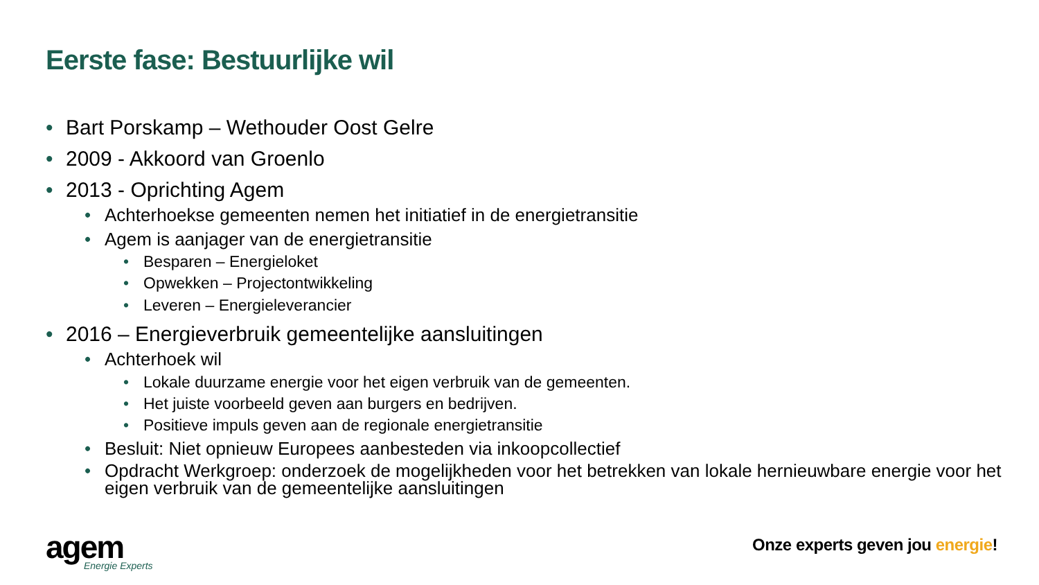Eerste fase: Bestuurlijke wil
• Bart Porskamp – Wethouder Oost Gelre
• 2009 - Akkoord van Groenlo
• 2013 - Oprichting Agem
• Achterhoekse gemeenten nemen het initiatief in de energietransitie
• Agem is aanjager van de energietransitie
• Besparen – Energieloket
• Opwekken – Projectontwikkeling
• Leveren – Energieleverancier
• 2016 – Energieverbruik gemeentelijke aansluitingen
• Achterhoek wil
• Lokale duurzame energie voor het eigen verbruik van de gemeenten.
• Het juiste voorbeeld geven aan burgers en bedrijven.
• Positieve impuls geven aan de regionale energietransitie
• Besluit: Niet opnieuw Europees aanbesteden via inkoopcollectief
• Opdracht Werkgroep: onderzoek de mogelijkheden voor het betrekken van lokale hernieuwbare energie voor het eigen verbruik van de gemeentelijke aansluitingen
agem
Energie Experts
Onze experts geven jou energie!